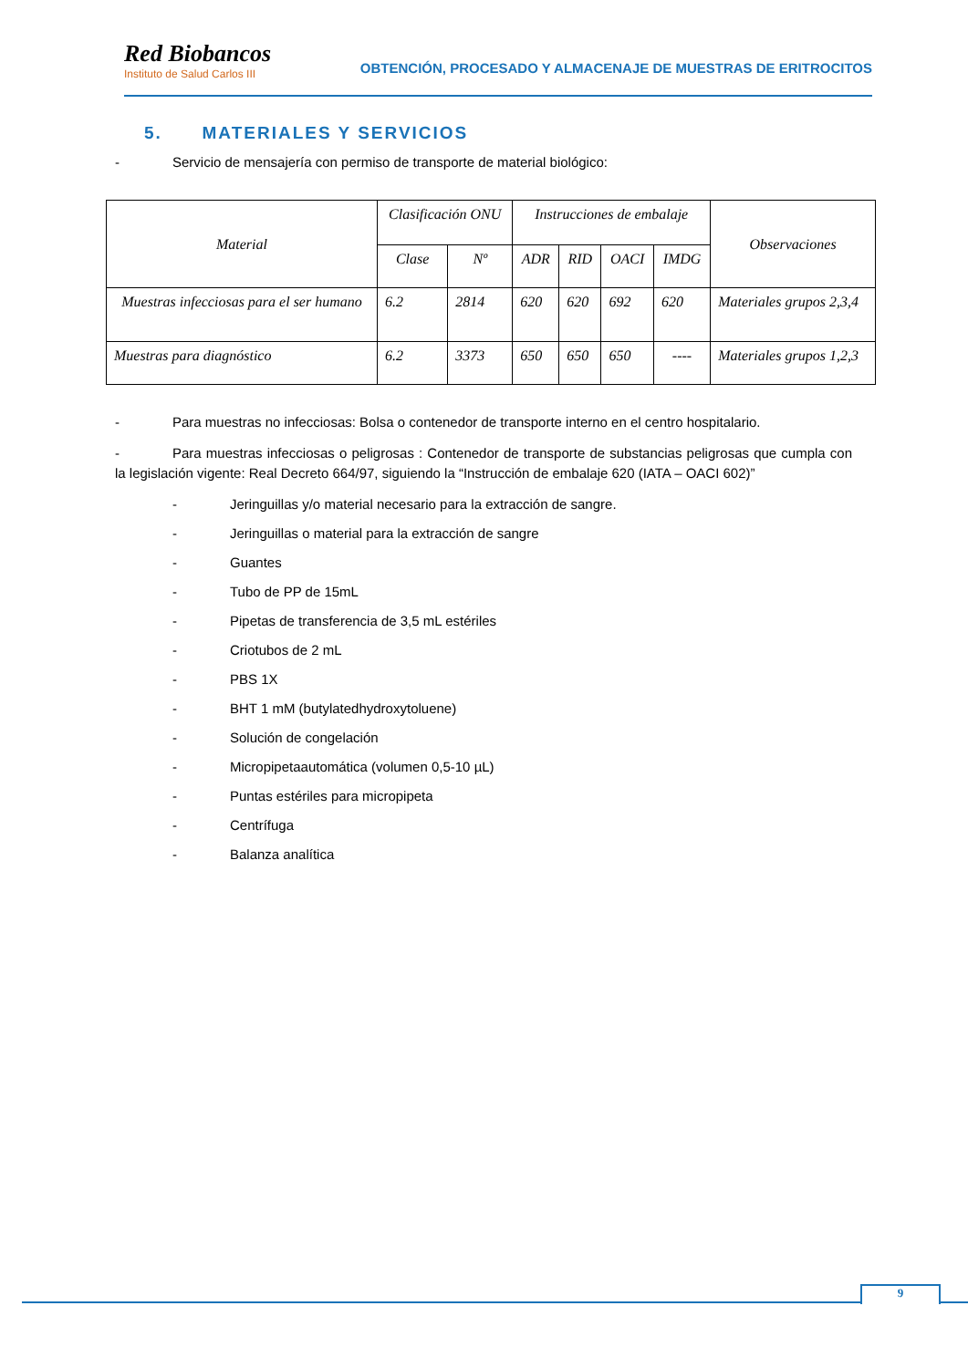Red Biobancos
Instituto de Salud Carlos III
OBTENCIÓN, PROCESADO Y ALMACENAJE DE MUESTRAS DE ERITROCITOS
5. MATERIALES Y SERVICIOS
- Servicio de mensajería con permiso de transporte de material biológico:
| Material | Clasificación ONU | | Instrucciones de embalaje | | | | Observaciones |
| --- | --- | --- | --- | --- | --- | --- | --- |
| | Clase | Nº | ADR | RID | OACI | IMDG | |
| Muestras infecciosas para el ser humano | 6.2 | 2814 | 620 | 620 | 692 | 620 | Materiales grupos 2,3,4 |
| Muestras para diagnóstico | 6.2 | 3373 | 650 | 650 | 650 | ---- | Materiales grupos 1,2,3 |
- Para muestras no infecciosas: Bolsa o contenedor de transporte interno en el centro hospitalario.
- Para muestras infecciosas o peligrosas : Contenedor de transporte de substancias peligrosas que cumpla con la legislación vigente: Real Decreto 664/97, siguiendo la “Instrucción de embalaje 620 (IATA – OACI 602)”
- Jeringuillas y/o material necesario para la extracción de sangre.
- Jeringuillas o material para la extracción de sangre
- Guantes
- Tubo de PP de 15mL
- Pipetas de transferencia de 3,5 mL estériles
- Criotubos de 2 mL
- PBS 1X
- BHT 1 mM (butylatedhydroxytoluene)
- Solución de congelación
- Micropipetaautomática (volumen 0,5-10 µL)
- Puntas estériles para micropipeta
- Centrífuga
- Balanza analítica
9